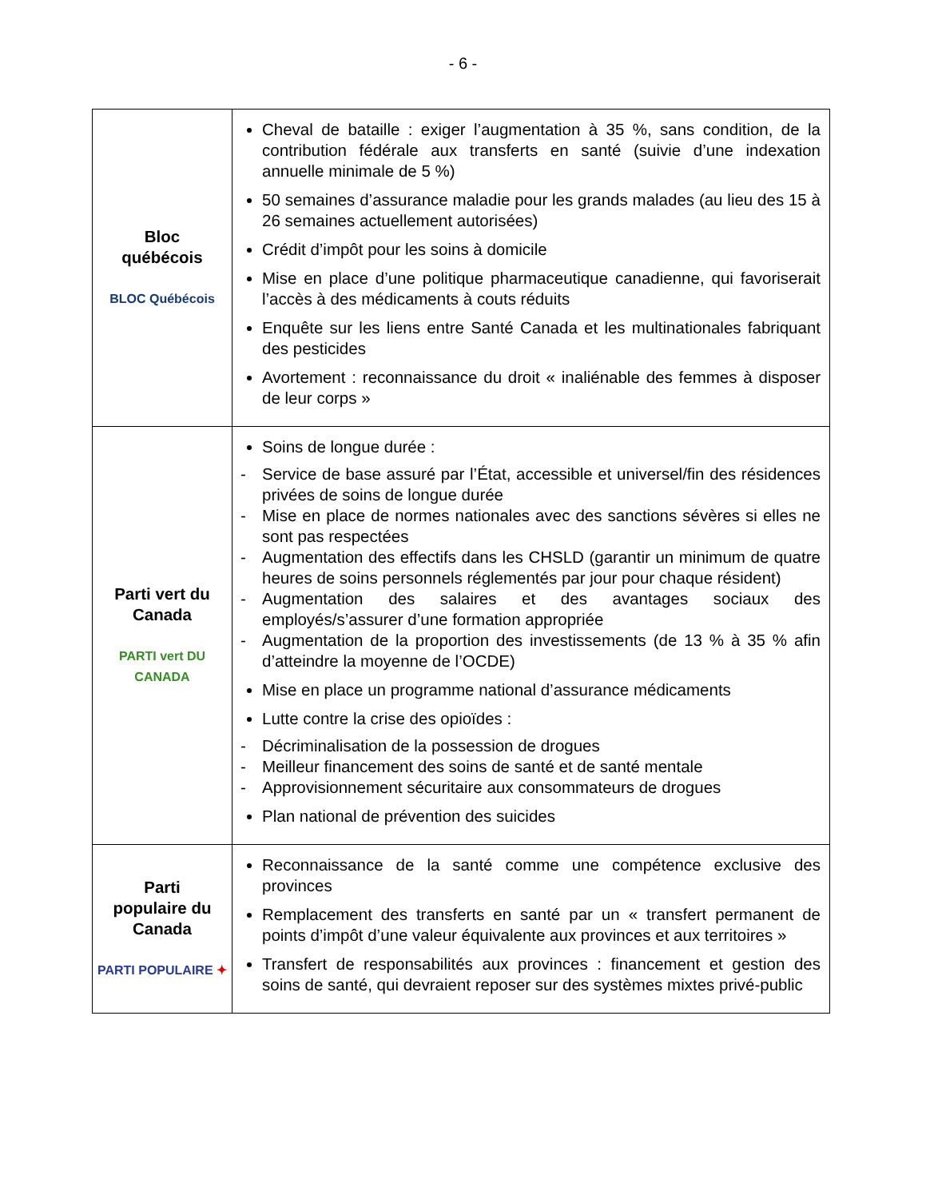- 6 -
| Bloc québécois BLOC Québécois | Cheval de bataille : exiger l’augmentation à 35 %, sans condition, de la contribution fédérale aux transferts en santé (suivie d’une indexation annuelle minimale de 5 %) 50 semaines d’assurance maladie pour les grands malades (au lieu des 15 à 26 semaines actuellement autorisées) Crédit d’impôt pour les soins à domicile Mise en place d’une politique pharmaceutique canadienne, qui favoriserait l’accès à des médicaments à couts réduits Enquête sur les liens entre Santé Canada et les multinationales fabriquant des pesticides Avortement : reconnaissance du droit « inaliénable des femmes à disposer de leur corps » |
| Parti vert du Canada PARTI vert DU CANADA | Soins de longue durée : - Service de base assuré par l’État, accessible et universel/fin des résidences privées de soins de longue durée - Mise en place de normes nationales avec des sanctions sévères si elles ne sont pas respectées - Augmentation des effectifs dans les CHSLD (garantir un minimum de quatre heures de soins personnels réglementés par jour pour chaque résident) - Augmentation des salaires et des avantages sociaux des employés/s’assurer d’une formation appropriée - Augmentation de la proportion des investissements (de 13 % à 35 % afin d’atteindre la moyenne de l’OCDE) Mise en place un programme national d’assurance médicaments Lutte contre la crise des opioïdes : - Décriminalisation de la possession de drogues - Meilleur financement des soins de santé et de santé mentale - Approvisionnement sécuritaire aux consommateurs de drogues Plan national de prévention des suicides |
| Parti populaire du Canada PARTI POPULAIRE ✦ | Reconnaissance de la santé comme une compétence exclusive des provinces Remplacement des transferts en santé par un « transfert permanent de points d’impôt d’une valeur équivalente aux provinces et aux territoires » Transfert de responsabilités aux provinces : financement et gestion des soins de santé, qui devraient reposer sur des systèmes mixtes privé-public |